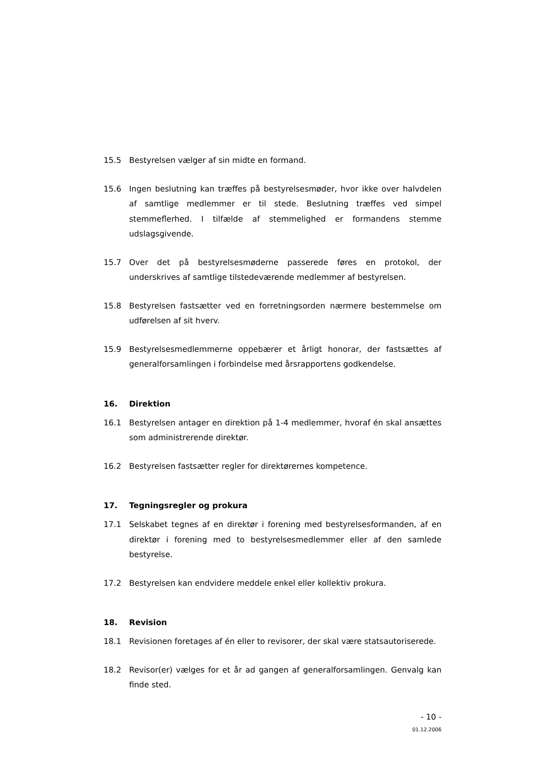15.5 Bestyrelsen vælger af sin midte en formand.
15.6 Ingen beslutning kan træffes på bestyrelsesmøder, hvor ikke over halvdelen af samtlige medlemmer er til stede. Beslutning træffes ved simpel stemmeflerhed. I tilfælde af stemmelighed er formandens stemme udslagsgivende.
15.7 Over det på bestyrelsesmøderne passerede føres en protokol, der underskrives af samtlige tilstedeværende medlemmer af bestyrelsen.
15.8 Bestyrelsen fastsætter ved en forretningsorden nærmere bestemmelse om udførelsen af sit hverv.
15.9 Bestyrelsesmedlemmerne oppebærer et årligt honorar, der fastsættes af generalforsamlingen i forbindelse med årsrapportens godkendelse.
16. Direktion
16.1 Bestyrelsen antager en direktion på 1-4 medlemmer, hvoraf én skal ansættes som administrerende direktør.
16.2 Bestyrelsen fastsætter regler for direktørernes kompetence.
17. Tegningsregler og prokura
17.1 Selskabet tegnes af en direktør i forening med bestyrelsesformanden, af en direktør i forening med to bestyrelsesmedlemmer eller af den samlede bestyrelse.
17.2 Bestyrelsen kan endvidere meddele enkel eller kollektiv prokura.
18. Revision
18.1 Revisionen foretages af én eller to revisorer, der skal være statsautoriserede.
18.2 Revisor(er) vælges for et år ad gangen af generalforsamlingen. Genvalg kan finde sted.
- 10 -
01.12.2006